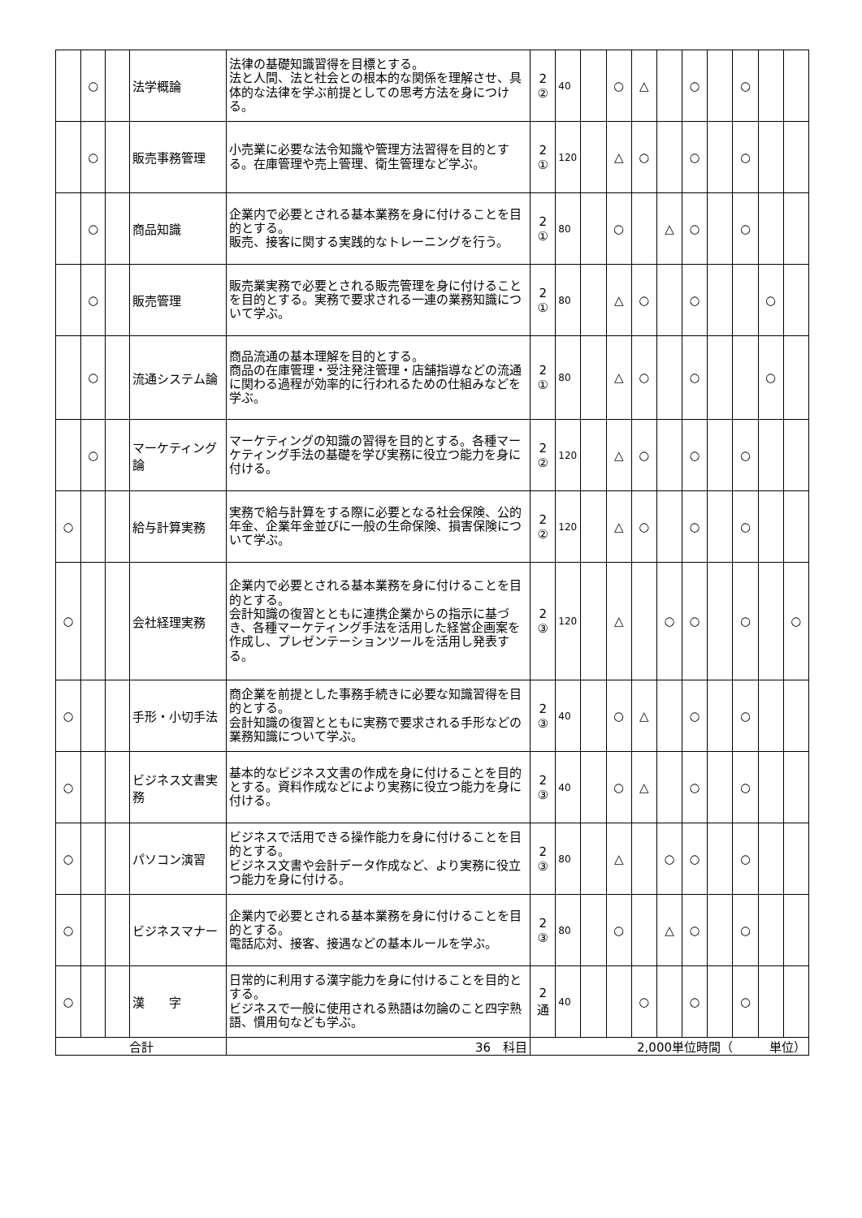| | ○ | | 法学概論 | 法律の基礎知識習得を目標とする。 法と人間、法と社会との根本的な関係を理解させ、具体的な法律を学ぶ前提としての思考方法を身につける。 | 2 ② | 40 | | ○ | △ | | ○ | | ○ | | |
| | ○ | | 販売事務管理 | 小売業に必要な法令知識や管理方法習得を目的とする。在庫管理や売上管理、衛生管理など学ぶ。 | 2 ① | 120 | | △ | ○ | | ○ | | ○ | | |
| | ○ | | 商品知識 | 企業内で必要とされる基本業務を身に付けることを目的とする。 販売、接客に関する実践的なトレーニングを行う。 | 2 ① | 80 | | ○ | | △ | ○ | | ○ | | |
| | ○ | | 販売管理 | 販売業実務で必要とされる販売管理を身に付けることを目的とする。実務で要求される一連の業務知識について学ぶ。 | 2 ① | 80 | | △ | ○ | | ○ | | | ○ | |
| | ○ | | 流通システム論 | 商品流通の基本理解を目的とする。 商品の在庫管理・受注発注管理・店舗指導などの流通に関わる過程が効率的に行われるための仕組みなどを学ぶ。 | 2 ① | 80 | | △ | ○ | | ○ | | | ○ | |
| | ○ | | マーケティング論 | マーケティングの知識の習得を目的とする。各種マーケティング手法の基礎を学び実務に役立つ能力を身に付ける。 | 2 ② | 120 | | △ | ○ | | ○ | | ○ | | |
| ○ | | | 給与計算実務 | 実務で給与計算をする際に必要となる社会保険、公的年金、企業年金並びに一般の生命保険、損害保険について学ぶ。 | 2 ② | 120 | | △ | ○ | | ○ | | ○ | | |
| ○ | | | 会社経理実務 | 企業内で必要とされる基本業務を身に付けることを目的とする。 会計知識の復習とともに連携企業からの指示に基づき、各種マーケティング手法を活用した経営企画案を作成し、プレゼンテーションツールを活用し発表する。 | 2 ③ | 120 | | △ | | ○ | ○ | | ○ | | ○ |
| ○ | | | 手形・小切手法 | 商企業を前提とした事務手続きに必要な知識習得を目的とする。 会計知識の復習とともに実務で要求される手形などの業務知識について学ぶ。 | 2 ③ | 40 | | ○ | △ | | ○ | | ○ | | |
| ○ | | | ビジネス文書実務 | 基本的なビジネス文書の作成を身に付けることを目的とする。資料作成などにより実務に役立つ能力を身に付ける。 | 2 ③ | 40 | | ○ | △ | | ○ | | ○ | | |
| ○ | | | パソコン演習 | ビジネスで活用できる操作能力を身に付けることを目的とする。 ビジネス文書や会計データ作成など、より実務に役立つ能力を身に付ける。 | 2 ③ | 80 | | △ | | ○ | ○ | | ○ | | |
| ○ | | | ビジネスマナー | 企業内で必要とされる基本業務を身に付けることを目的とする。 電話応対、接客、接遇などの基本ルールを学ぶ。 | 2 ③ | 80 | | ○ | | △ | ○ | | ○ | | |
| ○ | | | 漢 字 | 日常的に利用する漢字能力を身に付けることを目的とする。 ビジネスで一般に使用される熟語は勿論のこと四字熟語、慣用句なども学ぶ。 | 2 通 | 40 | | | ○ | | ○ | | ○ | | |
| 合計 | | | | 36 科目 | 2,000単位時間（ 単位） | | | | | | | | | | |